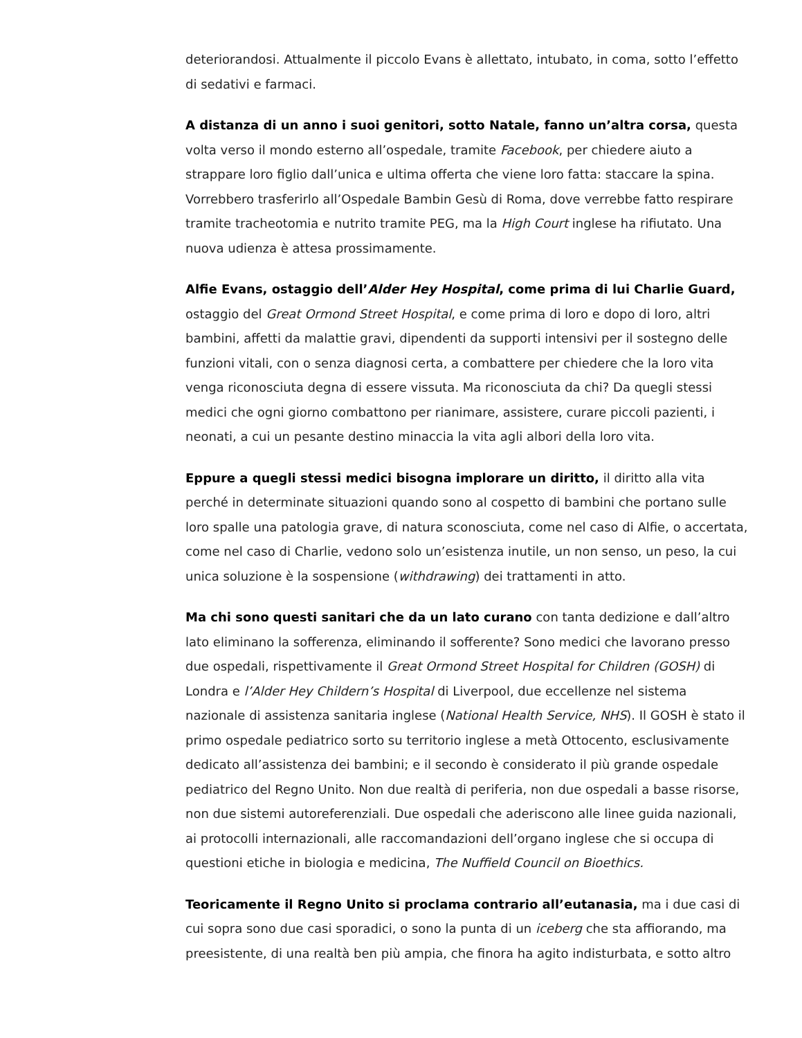deteriorandosi. Attualmente il piccolo Evans è allettato, intubato, in coma, sotto l’effetto di sedativi e farmaci.
A distanza di un anno i suoi genitori, sotto Natale, fanno un’altra corsa, questa volta verso il mondo esterno all’ospedale, tramite Facebook, per chiedere aiuto a strappare loro figlio dall’unica e ultima offerta che viene loro fatta: staccare la spina. Vorrebbero trasferirlo all’Ospedale Bambin Gesù di Roma, dove verrebbe fatto respirare tramite tracheotomia e nutrito tramite PEG, ma la High Court inglese ha rifiutato. Una nuova udienza è attesa prossimamente.
Alfie Evans, ostaggio dell’Alder Hey Hospital, come prima di lui Charlie Guard, ostaggio del Great Ormond Street Hospital, e come prima di loro e dopo di loro, altri bambini, affetti da malattie gravi, dipendenti da supporti intensivi per il sostegno delle funzioni vitali, con o senza diagnosi certa, a combattere per chiedere che la loro vita venga riconosciuta degna di essere vissuta. Ma riconosciuta da chi? Da quegli stessi medici che ogni giorno combattono per rianimare, assistere, curare piccoli pazienti, i neonati, a cui un pesante destino minaccia la vita agli albori della loro vita.
Eppure a quegli stessi medici bisogna implorare un diritto, il diritto alla vita perché in determinate situazioni quando sono al cospetto di bambini che portano sulle loro spalle una patologia grave, di natura sconosciuta, come nel caso di Alfie, o accertata, come nel caso di Charlie, vedono solo un’esistenza inutile, un non senso, un peso, la cui unica soluzione è la sospensione (withdrawing) dei trattamenti in atto.
Ma chi sono questi sanitari che da un lato curano con tanta dedizione e dall’altro lato eliminano la sofferenza, eliminando il sofferente? Sono medici che lavorano presso due ospedali, rispettivamente il Great Ormond Street Hospital for Children (GOSH) di Londra e l’Alder Hey Childern’s Hospital di Liverpool, due eccellenze nel sistema nazionale di assistenza sanitaria inglese (National Health Service, NHS). Il GOSH è stato il primo ospedale pediatrico sorto su territorio inglese a metà Ottocento, esclusivamente dedicato all’assistenza dei bambini; e il secondo è considerato il più grande ospedale pediatrico del Regno Unito. Non due realtà di periferia, non due ospedali a basse risorse, non due sistemi autoreferenziali. Due ospedali che aderiscono alle linee guida nazionali, ai protocolli internazionali, alle raccomandazioni dell’organo inglese che si occupa di questioni etiche in biologia e medicina, The Nuffield Council on Bioethics.
Teoricamente il Regno Unito si proclama contrario all’eutanasia, ma i due casi di cui sopra sono due casi sporadici, o sono la punta di un iceberg che sta affiorando, ma preesistente, di una realtà ben più ampia, che finora ha agito indisturbata, e sotto altro